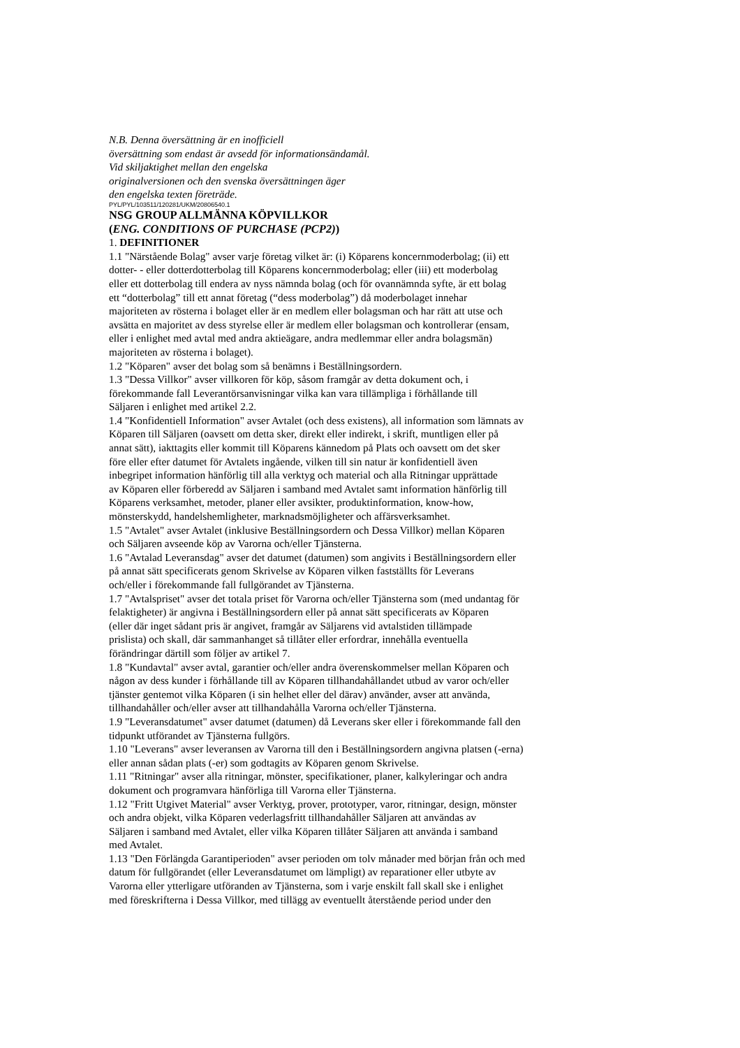N.B. Denna översättning är en inofficiell
översättning som endast är avsedd för informationsändamål.
Vid skiljaktighet mellan den engelska
originalversionen och den svenska översättningen äger
den engelska texten företräde.
PYL/PYL/103511/120281/UKM/20806540.1
NSG GROUP ALLMÄNNA KÖPVILLKOR
(ENG. CONDITIONS OF PURCHASE (PCP2))
1. DEFINITIONER
1.1 "Närstående Bolag" avser varje företag vilket är: (i) Köparens koncernmoderbolag; (ii) ett
dotter- - eller dotterdotterbolag till Köparens koncernmoderbolag; eller (iii) ett moderbolag
eller ett dotterbolag till endera av nyss nämnda bolag (och för ovannämnda syfte, är ett bolag
ett “dotterbolag” till ett annat företag (“dess moderbolag”) då moderbolaget innehar
majoriteten av rösterna i bolaget eller är en medlem eller bolagsman och har rätt att utse och
avsätta en majoritet av dess styrelse eller är medlem eller bolagsman och kontrollerar (ensam,
eller i enlighet med avtal med andra aktieägare, andra medlemmar eller andra bolagsmän)
majoriteten av rösterna i bolaget).
1.2 "Köparen" avser det bolag som så benämns i Beställningsordern.
1.3 "Dessa Villkor" avser villkoren för köp, såsom framgår av detta dokument och, i
förekommande fall Leverantörsanvisningar vilka kan vara tillämpliga i förhållande till
Säljaren i enlighet med artikel 2.2.
1.4 "Konfidentiell Information" avser Avtalet (och dess existens), all information som lämnats av
Köparen till Säljaren (oavsett om detta sker, direkt eller indirekt, i skrift, muntligen eller på
annat sätt), iakttagits eller kommit till Köparens kännedom på Plats och oavsett om det sker
före eller efter datumet för Avtalets ingående, vilken till sin natur är konfidentiell även
inbegripet information hänförlig till alla verktyg och material och alla Ritningar upprättade
av Köparen eller förberedd av Säljaren i samband med Avtalet samt information hänförlig till
Köparens verksamhet, metoder, planer eller avsikter, produktinformation, know-how,
mönsterskydd, handelshemligheter, marknadsmöjligheter och affärsverksamhet.
1.5 "Avtalet" avser Avtalet (inklusive Beställningsordern och Dessa Villkor) mellan Köparen
och Säljaren avseende köp av Varorna och/eller Tjänsterna.
1.6 "Avtalad Leveransdag" avser det datumet (datumen) som angivits i Beställningsordern eller
på annat sätt specificerats genom Skrivelse av Köparen vilken fastställts för Leverans
och/eller i förekommande fall fullgörandet av Tjänsterna.
1.7 "Avtalspriset" avser det totala priset för Varorna och/eller Tjänsterna som (med undantag för
felaktigheter) är angivna i Beställningsordern eller på annat sätt specificerats av Köparen
(eller där inget sådant pris är angivet, framgår av Säljarens vid avtalstiden tillämpade
prislista) och skall, där sammanhanget så tillåter eller erfordrar, innehålla eventuella
förändringar därtill som följer av artikel 7.
1.8 "Kundavtal" avser avtal, garantier och/eller andra överenskommelser mellan Köparen och
någon av dess kunder i förhållande till av Köparen tillhandahållandet utbud av varor och/eller
tjänster gentemot vilka Köparen (i sin helhet eller del därav) använder, avser att använda,
tillhandahåller och/eller avser att tillhandahålla Varorna och/eller Tjänsterna.
1.9 "Leveransdatumet" avser datumet (datumen) då Leverans sker eller i förekommande fall den
tidpunkt utförandet av Tjänsterna fullgörs.
1.10 "Leverans" avser leveransen av Varorna till den i Beställningsordern angivna platsen (-erna)
eller annan sådan plats (-er) som godtagits av Köparen genom Skrivelse.
1.11 "Ritningar" avser alla ritningar, mönster, specifikationer, planer, kalkyleringar och andra
dokument och programvara hänförliga till Varorna eller Tjänsterna.
1.12 "Fritt Utgivet Material" avser Verktyg, prover, prototyper, varor, ritningar, design, mönster
och andra objekt, vilka Köparen vederlagsfritt tillhandahåller Säljaren att användas av
Säljaren i samband med Avtalet, eller vilka Köparen tillåter Säljaren att använda i samband
med Avtalet.
1.13 "Den Förlängda Garantiperioden" avser perioden om tolv månader med början från och med
datum för fullgörandet (eller Leveransdatumet om lämpligt) av reparationer eller utbyte av
Varorna eller ytterligare utföranden av Tjänsterna, som i varje enskilt fall skall ske i enlighet
med föreskrifterna i Dessa Villkor, med tillägg av eventuellt återstående period under den